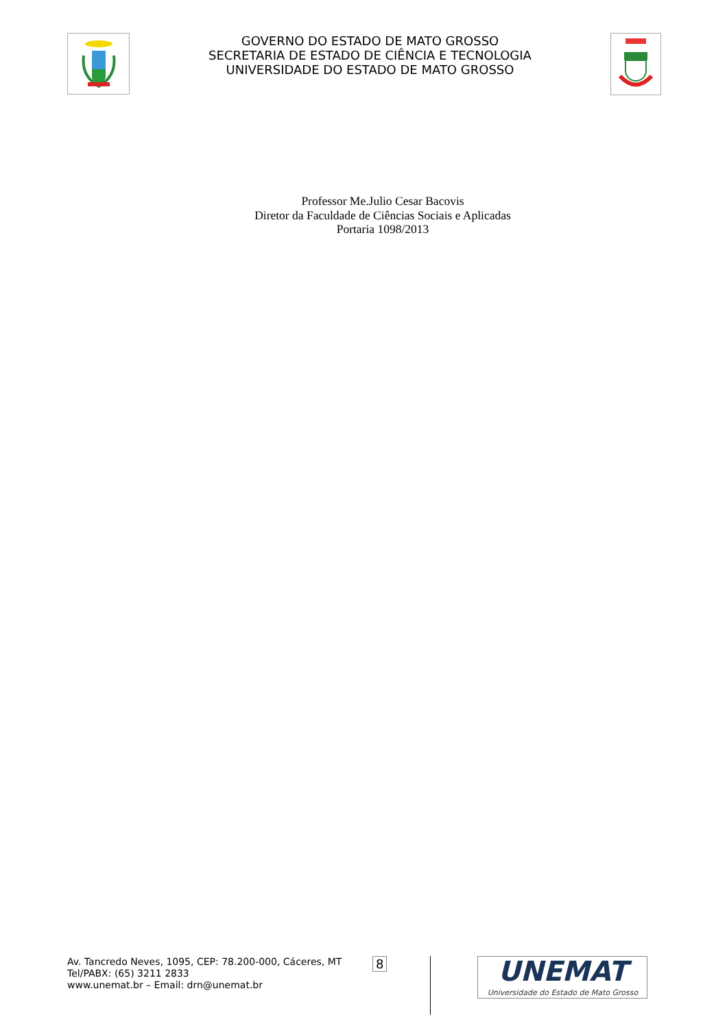GOVERNO DO ESTADO DE MATO GROSSO
SECRETARIA DE ESTADO DE CIÊNCIA E TECNOLOGIA
UNIVERSIDADE DO ESTADO DE MATO GROSSO
Professor Me.Julio Cesar Bacovis
Diretor da Faculdade de Ciências Sociais e Aplicadas
Portaria 1098/2013
Av. Tancredo Neves, 1095, CEP: 78.200-000, Cáceres, MT
Tel/PABX: (65) 3211 2833
www.unemat.br – Email: drn@unemat.br
8
UNEMAT
Universidade do Estado de Mato Grosso